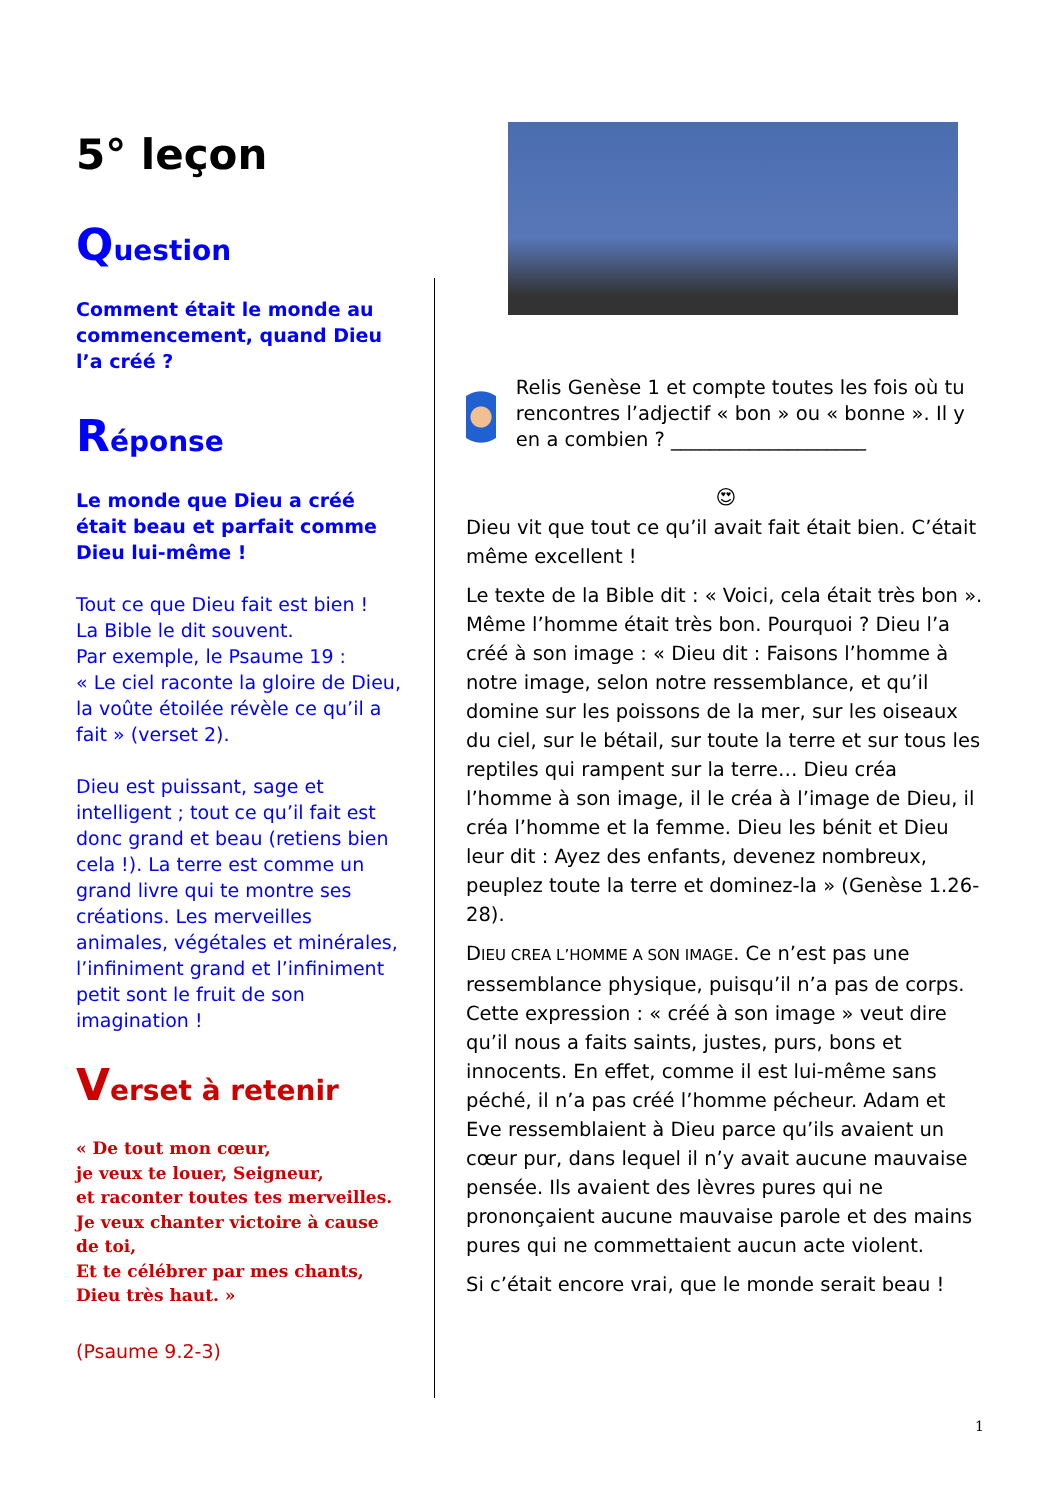5° leçon
Question
Comment était le monde au commencement, quand Dieu l’a créé ?
Réponse
Le monde que Dieu a créé était beau et parfait comme Dieu lui-même !
Tout ce que Dieu fait est bien !
La Bible le dit souvent.
Par exemple, le Psaume 19 :
« Le ciel raconte la gloire de Dieu, la voûte étoilée révèle ce qu’il a fait » (verset 2).
Dieu est puissant, sage et intelligent ; tout ce qu’il fait est donc grand et beau (retiens bien cela !). La terre est comme un grand livre qui te montre ses créations. Les merveilles animales, végétales et minérales, l’infiniment grand et l’infiniment petit sont le fruit de son imagination !
Verset à retenir
« De tout mon cœur,
je veux te louer, Seigneur,
et raconter toutes tes merveilles.
Je veux chanter victoire à cause de toi,
Et te célébrer par mes chants,
Dieu très haut. »
(Psaume 9.2-3)
Relis Genèse 1 et compte toutes les fois où tu rencontres l’adjectif « bon » ou « bonne ». Il y en a combien ? ____________________
😍
Dieu vit que tout ce qu’il avait fait était bien. C’était même excellent !
Le texte de la Bible dit : « Voici, cela était très bon ». Même l’homme était très bon. Pourquoi ? Dieu l’a créé à son image : « Dieu dit : Faisons l’homme à notre image, selon notre ressemblance, et qu’il domine sur les poissons de la mer, sur les oiseaux du ciel, sur le bétail, sur toute la terre et sur tous les reptiles qui rampent sur la terre… Dieu créa l’homme à son image, il le créa à l’image de Dieu, il créa l’homme et la femme. Dieu les bénit et Dieu leur dit : Ayez des enfants, devenez nombreux, peuplez toute la terre et dominez-la » (Genèse 1.26-28).
DIEU CREA L’HOMME A SON IMAGE. Ce n’est pas une ressemblance physique, puisqu’il n’a pas de corps. Cette expression : « créé à son image » veut dire qu’il nous a faits saints, justes, purs, bons et innocents. En effet, comme il est lui-même sans péché, il n’a pas créé l’homme pécheur. Adam et Eve ressemblaient à Dieu parce qu’ils avaient un cœur pur, dans lequel il n’y avait aucune mauvaise pensée. Ils avaient des lèvres pures qui ne prononçaient aucune mauvaise parole et des mains pures qui ne commettaient aucun acte violent.
Si c’était encore vrai, que le monde serait beau !
1